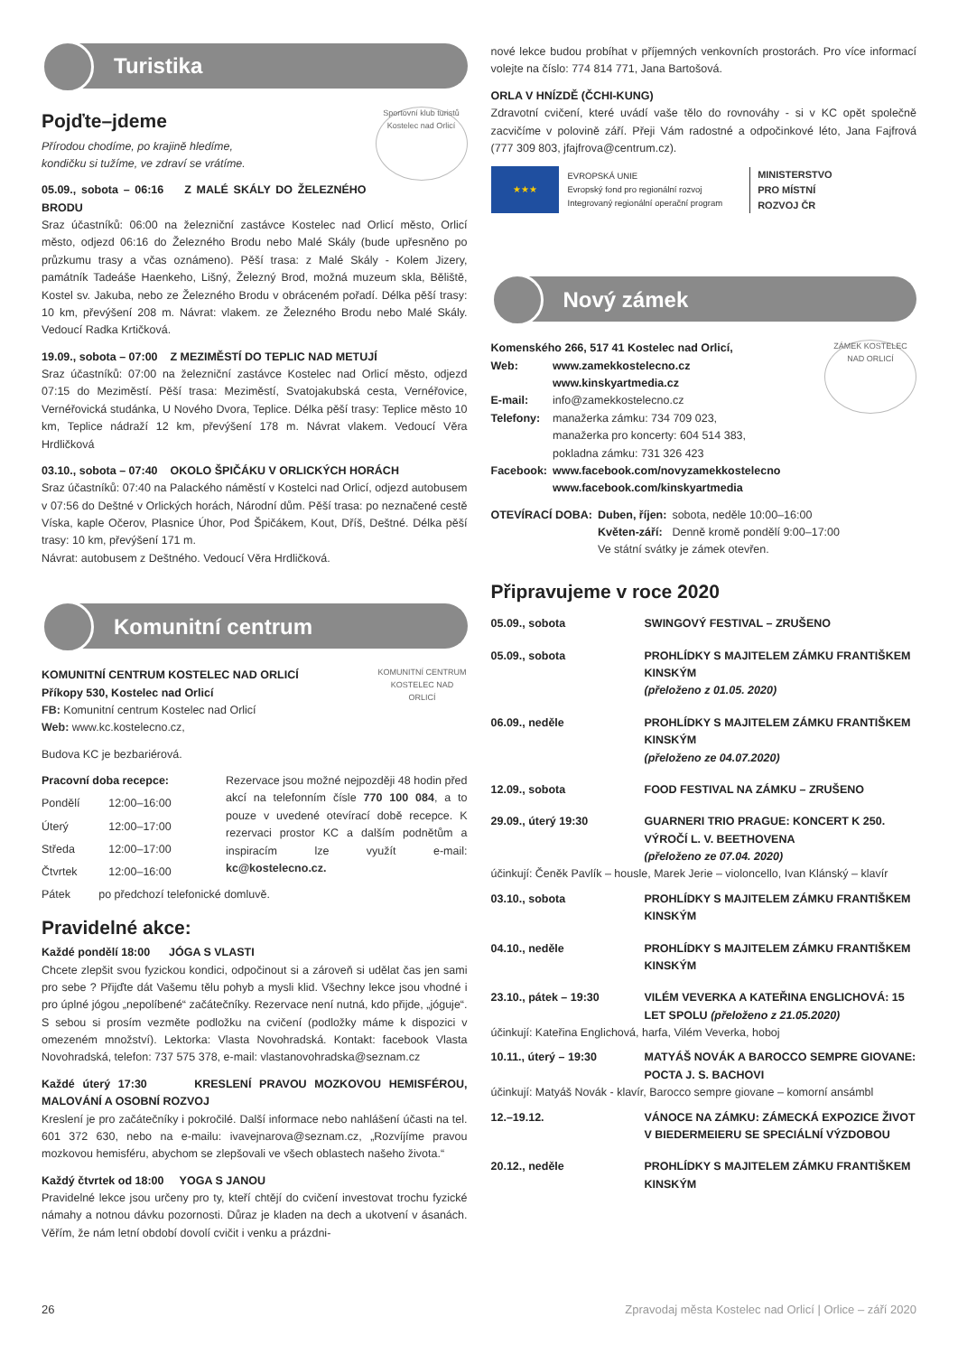Turistika
Sportovní klub turistů Kostelec nad Orlicí
Pojďte–jdeme
Přírodou chodíme, po krajině hledíme,
kondičku si tužíme, ve zdraví se vrátíme.
05.09., sobota – 06:16 Z MALÉ SKÁLY DO ŽELEZNÉHO BRODU
Sraz účastníků: 06:00 na železniční zastávce Kostelec nad Orlicí město, Orlicí město, odjezd 06:16 do Železného Brodu nebo Malé Skály (bude upřesněno po průzkumu trasy a včas oznámeno). Pěší trasa: z Malé Skály - Kolem Jizery, památník Tadeáše Haenkeho, Lišný, Železný Brod, možná muzeum skla, Běliště, Kostel sv. Jakuba, nebo ze Železného Brodu v obráceném pořadí. Délka pěší trasy: 10 km, převýšení 208 m. Návrat: vlakem. ze Železného Brodu nebo Malé Skály. Vedoucí Radka Krtičková.
19.09., sobota – 07:00 Z MEZIMĚSTÍ DO TEPLIC NAD METUJÍ
Sraz účastníků: 07:00 na železniční zastávce Kostelec nad Orlicí město, odjezd 07:15 do Meziměstí. Pěší trasa: Meziměstí, Svatojakubská cesta, Vernéřovice, Vernéřovická studánka, U Nového Dvora, Teplice. Délka pěší trasy: Teplice město 10 km, Teplice nádraží 12 km, převýšení 178 m. Návrat vlakem. Vedoucí Věra Hrdličková
03.10., sobota – 07:40 OKOLO ŠPIČÁKU V ORLICKÝCH HORÁCH
Sraz účastníků: 07:40 na Palackého náměstí v Kostelci nad Orlicí, odjezd autobusem v 07:56 do Deštné v Orlických horách, Národní dům. Pěší trasa: po neznačené cestě Víska, kaple Očerov, Plasnice Úhor, Pod Špičákem, Kout, Dříš, Deštné. Délka pěší trasy: 10 km, převýšení 171 m.
Návrat: autobusem z Deštného. Vedoucí Věra Hrdličková.
Komunitní centrum
KOMUNITNÍ CENTRUM KOSTELEC NAD ORLICÍ
KOMUNITNÍ CENTRUM KOSTELEC NAD ORLICÍ
Příkopy 530, Kostelec nad Orlicí
FB: Komunitní centrum Kostelec nad Orlicí
Web: www.kc.kostelecno.cz,
Budova KC je bezbariérová.
| Pracovní doba recepce: | |
| Pondělí | 12:00–16:00 |
| Úterý | 12:00–17:00 |
| Středa | 12:00–17:00 |
| Čtvrtek | 12:00–16:00 |
Rezervace jsou možné nejpozději 48 hodin před akcí na telefonním čísle 770 100 084, a to pouze v uvedené otevírací době recepce. K rezervaci prostor KC a dalším podnětům a inspiracím lze využít e-mail: kc@kostelecno.cz.
Pátek po předchozí telefonické domluvě.
Pravidelné akce:
Každé pondělí 18:00 JÓGA S VLASTI
Chcete zlepšit svou fyzickou kondici, odpočinout si a zároveň si udělat čas jen sami pro sebe ? Přijďte dát Vašemu tělu pohyb a mysli klid. Všechny lekce jsou vhodné i pro úplné jógou „nepolíbené“ začátečníky. Rezervace není nutná, kdo přijde, „jóguje“. S sebou si prosím vezměte podložku na cvičení (podložky máme k dispozici v omezeném množství). Lektorka: Vlasta Novohradská. Kontakt: facebook Vlasta Novohradská, telefon: 737 575 378, e-mail: vlastanovohradska@seznam.cz
Každé úterý 17:30 KRESLENÍ PRAVOU MOZKOVOU HEMISFÉROU, MALOVÁNÍ A OSOBNÍ ROZVOJ
Kreslení je pro začátečníky i pokročilé. Další informace nebo nahlášení účasti na tel. 601 372 630, nebo na e-mailu: ivavejnarova@seznam.cz, „Rozvíjíme pravou mozkovou hemisféru, abychom se zlepšovali ve všech oblastech našeho života.“
Každý čtvrtek od 18:00 YOGA S JANOU
Pravidelné lekce jsou určeny pro ty, kteří chtějí do cvičení investovat trochu fyzické námahy a notnou dávku pozornosti. Důraz je kladen na dech a ukotvení v ásanách. Věřím, že nám letní období dovolí cvičit i venku a prázdni-
nové lekce budou probíhat v příjemných venkovních prostorách. Pro více informací volejte na číslo: 774 814 771, Jana Bartošová.
ORLA V HNÍZDĚ (ČCHI-KUNG)
Zdravotní cvičení, které uvádí vaše tělo do rovnováhy - si v KC opět společně zacvičíme v polovině září. Přeji Vám radostné a odpočinkové léto, Jana Fajfrová (777 309 803, jfajfrova@centrum.cz).
★★★
EVROPSKÁ UNIE
Evropský fond pro regionální rozvoj
Integrovaný regionální operační program
MINISTERSTVO
PRO MÍSTNÍ
ROZVOJ ČR
Nový zámek
ZÁMEK KOSTELEC NAD ORLICÍ
| Komenského 266, 517 41 Kostelec nad Orlicí, | |
| Web: | www.zamekkostelecno.cz www.kinskyartmedia.cz |
| E-mail: | info@zamekkostelecno.cz |
| Telefony: | manažerka zámku: 734 709 023, manažerka pro koncerty: 604 514 383, pokladna zámku: 731 326 423 |
| Facebook: | www.facebook.com/novyzamekkostelecno www.facebook.com/kinskyartmedia |
| OTEVÍRACÍ DOBA: | Duben, říjen: | sobota, neděle 10:00–16:00 |
| | Květen-září: | Denně kromě pondělí 9:00–17:00 |
| | Ve státní svátky je zámek otevřen. | |
Připravujeme v roce 2020
| 05.09., sobota | SWINGOVÝ FESTIVAL – ZRUŠENO |
| 05.09., sobota | PROHLÍDKY S MAJITELEM ZÁMKU FRANTIŠKEM KINSKÝM (přeloženo z 01.05. 2020) |
| 06.09., neděle | PROHLÍDKY S MAJITELEM ZÁMKU FRANTIŠKEM KINSKÝM (přeloženo ze 04.07.2020) |
| 12.09., sobota | FOOD FESTIVAL NA ZÁMKU – ZRUŠENO |
| 29.09., úterý 19:30 | GUARNERI TRIO PRAGUE: KONCERT K 250. VÝROČÍ L. V. BEETHOVENA (přeloženo ze 07.04. 2020) |
| účinkují: Čeněk Pavlík – housle, Marek Jerie – violoncello, Ivan Klánský – klavír | |
| 03.10., sobota | PROHLÍDKY S MAJITELEM ZÁMKU FRANTIŠKEM KINSKÝM |
| 04.10., neděle | PROHLÍDKY S MAJITELEM ZÁMKU FRANTIŠKEM KINSKÝM |
| 23.10., pátek – 19:30 | VILÉM VEVERKA A KATEŘINA ENGLICHOVÁ: 15 LET SPOLU (přeloženo z 21.05.2020) |
| účinkují: Kateřina Englichová, harfa, Vilém Veverka, hoboj | |
| 10.11., úterý – 19:30 | MATYÁŠ NOVÁK A BAROCCO SEMPRE GIOVANE: POCTA J. S. BACHOVI |
| účinkují: Matyáš Novák - klavír, Barocco sempre giovane – komorní ansámbl | |
| 12.–19.12. | VÁNOCE NA ZÁMKU: ZÁMECKÁ EXPOZICE ŽIVOT V BIEDERMEIERU SE SPECIÁLNÍ VÝZDOBOU |
| 20.12., neděle | PROHLÍDKY S MAJITELEM ZÁMKU FRANTIŠKEM KINSKÝM |
26 Zpravodaj města Kostelec nad Orlicí | Orlice – září 2020